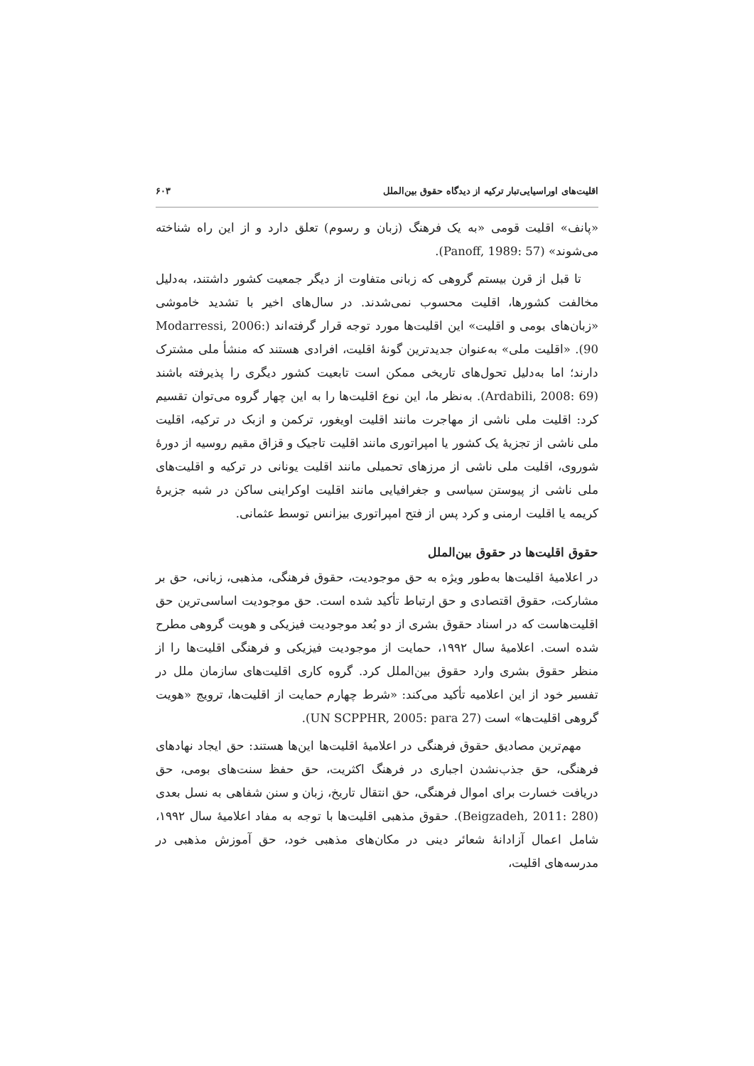اقلیت‌های اوراسیایی‌تبار ترکیه از دیدگاه حقوق بین‌الملل ۶۰۳
«پانف» اقلیت قومی «به یک فرهنگ (زبان و رسوم) تعلق دارد و از این راه شناخته می‌شوند» (Panoff, 1989: 57).
تا قبل از قرن بیستم گروهی که زبانی متفاوت از دیگر جمعیت کشور داشتند، به‌دلیل مخالفت کشورها، اقلیت محسوب نمی‌شدند. در سال‌های اخیر با تشدید خاموشی «زبان‌های بومی و اقلیت» این اقلیت‌ها مورد توجه قرار گرفته‌اند (Modarressi, 2006: 90). «اقلیت ملی» به‌عنوان جدیدترین گونهٔ اقلیت، افرادی هستند که منشأ ملی مشترک دارند؛ اما به‌دلیل تحول‌های تاریخی ممکن است تابعیت کشور دیگری را پذیرفته باشند (Ardabili, 2008: 69). به‌نظر ما، این نوع اقلیت‌ها را به این چهار گروه می‌توان تقسیم کرد: اقلیت ملی ناشی از مهاجرت مانند اقلیت اویغور، ترکمن و ازبک در ترکیه، اقلیت ملی ناشی از تجزیهٔ یک کشور یا امپراتوری مانند اقلیت تاجیک و قزاق مقیم روسیه از دورهٔ شوروی، اقلیت ملی ناشی از مرزهای تحمیلی مانند اقلیت یونانی در ترکیه و اقلیت‌های ملی ناشی از پیوستن سیاسی و جغرافیایی مانند اقلیت اوکراینی ساکن در شبه جزیرهٔ کریمه یا اقلیت ارمنی و کرد پس از فتح امپراتوری بیزانس توسط عثمانی.
حقوق اقلیت‌ها در حقوق بین‌الملل
در اعلامیهٔ اقلیت‌ها به‌طور ویژه به حق موجودیت، حقوق فرهنگی، مذهبی، زبانی، حق بر مشارکت، حقوق اقتصادی و حق ارتباط تأکید شده است. حق موجودیت اساسی‌ترین حق اقلیت‌هاست که در اسناد حقوق بشری از دو بُعد موجودیت فیزیکی و هویت گروهی مطرح شده است. اعلامیهٔ سال ۱۹۹۲، حمایت از موجودیت فیزیکی و فرهنگی اقلیت‌ها را از منظر حقوق بشری وارد حقوق بین‌الملل کرد. گروه کاری اقلیت‌های سازمان ملل در تفسیر خود از این اعلامیه تأکید می‌کند: «شرط چهارم حمایت از اقلیت‌ها، ترویج «هویت گروهی اقلیت‌ها» است (UN SCPPHR, 2005: para 27).
مهم‌ترین مصادیق حقوق فرهنگی در اعلامیهٔ اقلیت‌ها این‌ها هستند: حق ایجاد نهادهای فرهنگی، حق جذب‌نشدن اجباری در فرهنگ اکثریت، حق حفظ سنت‌های بومی، حق دریافت خسارت برای اموال فرهنگی، حق انتقال تاریخ، زبان و سنن شفاهی به نسل بعدی (Beigzadeh, 2011: 280). حقوق مذهبی اقلیت‌ها با توجه به مفاد اعلامیهٔ سال ۱۹۹۲، شامل اعمال آزادانهٔ شعائر دینی در مکان‌های مذهبی خود، حق آموزش مذهبی در مدرسه‌های اقلیت،